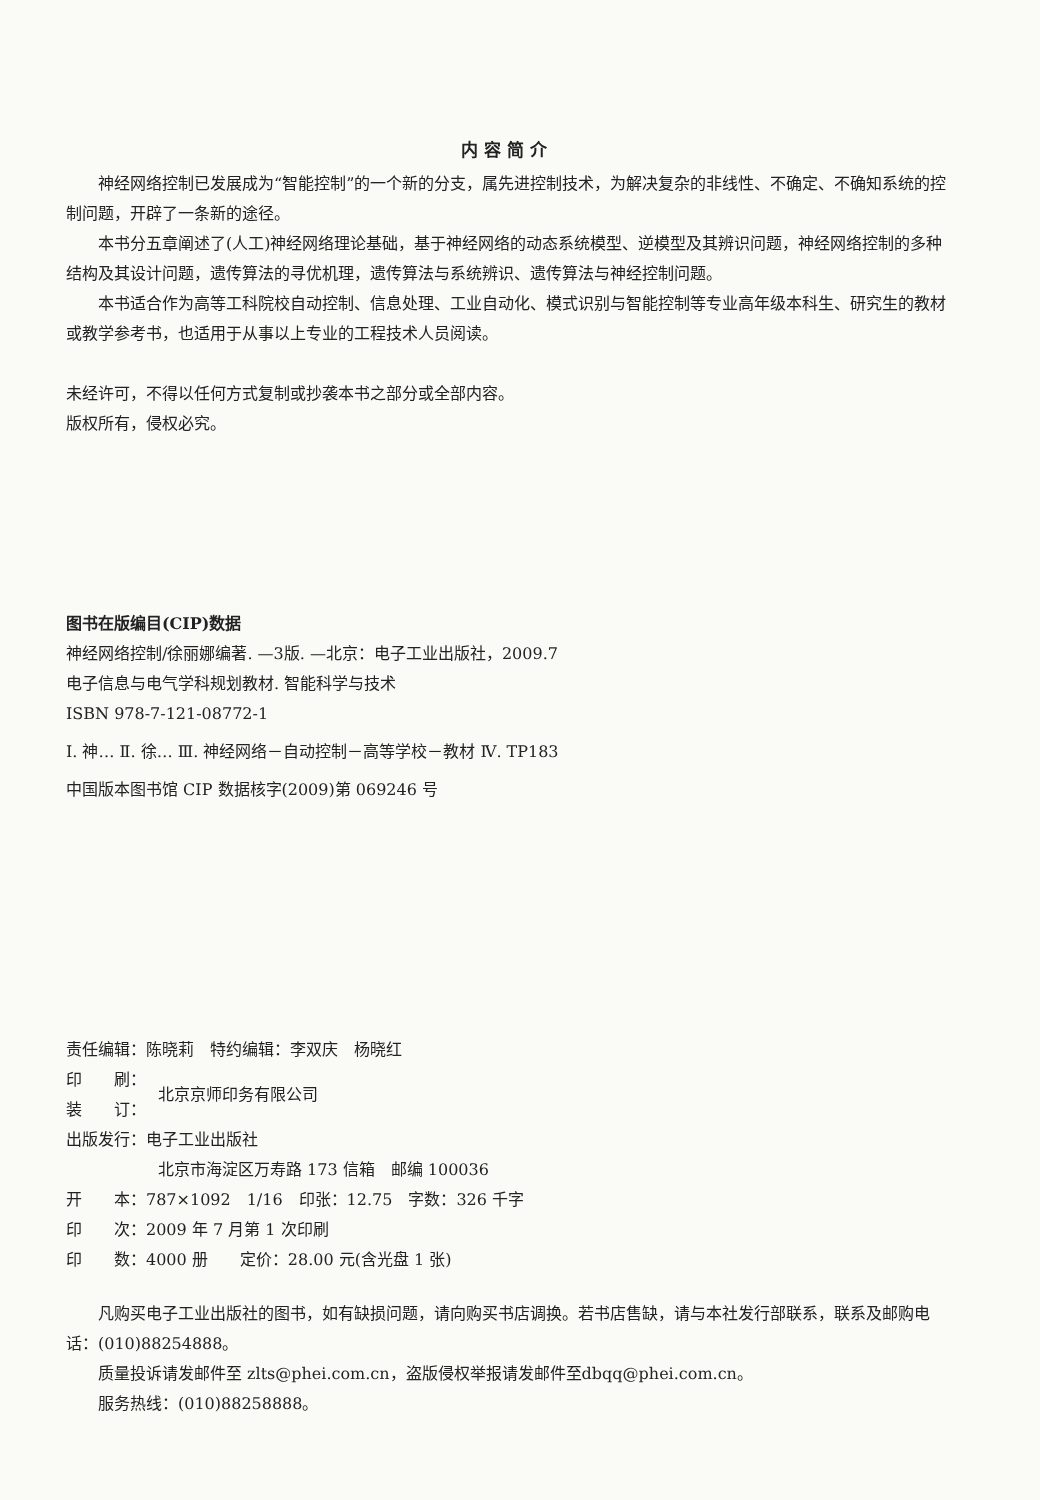内容简介
神经网络控制已发展成为“智能控制”的一个新的分支，属先进控制技术，为解决复杂的非线性、不确定、不确知系统的控制问题，开辟了一条新的途径。
本书分五章阐述了(人工)神经网络理论基础，基于神经网络的动态系统模型、逆模型及其辨识问题，神经网络控制的多种结构及其设计问题，遗传算法的寻优机理，遗传算法与系统辨识、遗传算法与神经控制问题。
本书适合作为高等工科院校自动控制、信息处理、工业自动化、模式识别与智能控制等专业高年级本科生、研究生的教材或教学参考书，也适用于从事以上专业的工程技术人员阅读。
未经许可，不得以任何方式复制或抄袭本书之部分或全部内容。
版权所有，侵权必究。
图书在版编目(CIP)数据
神经网络控制/徐丽娜编著. —3版. —北京：电子工业出版社，2009.7
电子信息与电气学科规划教材. 智能科学与技术
ISBN 978-7-121-08772-1
Ⅰ. 神… Ⅱ. 徐… Ⅲ. 神经网络－自动控制－高等学校－教材 Ⅳ. TP183
中国版本图书馆 CIP 数据核字(2009)第 069246 号
责任编辑：陈晓莉　特约编辑：李双庆　杨晓红
印　　刷：
装　　订：
北京京师印务有限公司
出版发行：电子工业出版社
北京市海淀区万寿路 173 信箱　邮编 100036
开　　本：787×1092　1/16　印张：12.75　字数：326 千字
印　　次：2009 年 7 月第 1 次印刷
印　　数：4000 册　　定价：28.00 元(含光盘 1 张)
凡购买电子工业出版社的图书，如有缺损问题，请向购买书店调换。若书店售缺，请与本社发行部联系，联系及邮购电话：(010)88254888。
质量投诉请发邮件至 zlts@phei.com.cn，盗版侵权举报请发邮件至dbqq@phei.com.cn。
服务热线：(010)88258888。